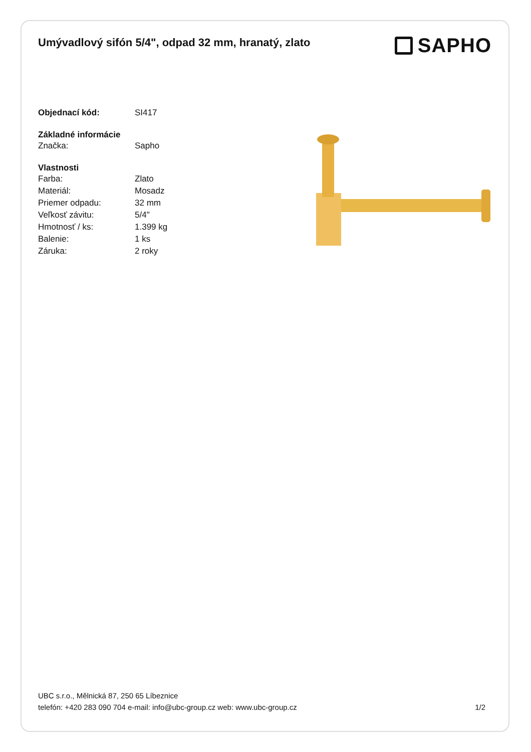Umývadlový sifón 5/4", odpad 32 mm, hranatý, zlato
SAPHO
| Objednací kód: | SI417 |
| Základné informácie | |
| Značka: | Sapho |
| Vlastnosti | |
| Farba: | Zlato |
| Materiál: | Mosadz |
| Priemer odpadu: | 32 mm |
| Veľkosť závitu: | 5/4" |
| Hmotnosť / ks: | 1.399 kg |
| Balenie: | 1 ks |
| Záruka: | 2 roky |
UBC s.r.o., Mělnická 87, 250 65 Líbeznice
telefón: +420 283 090 704 e-mail: info@ubc-group.cz web: www.ubc-group.cz 1/2